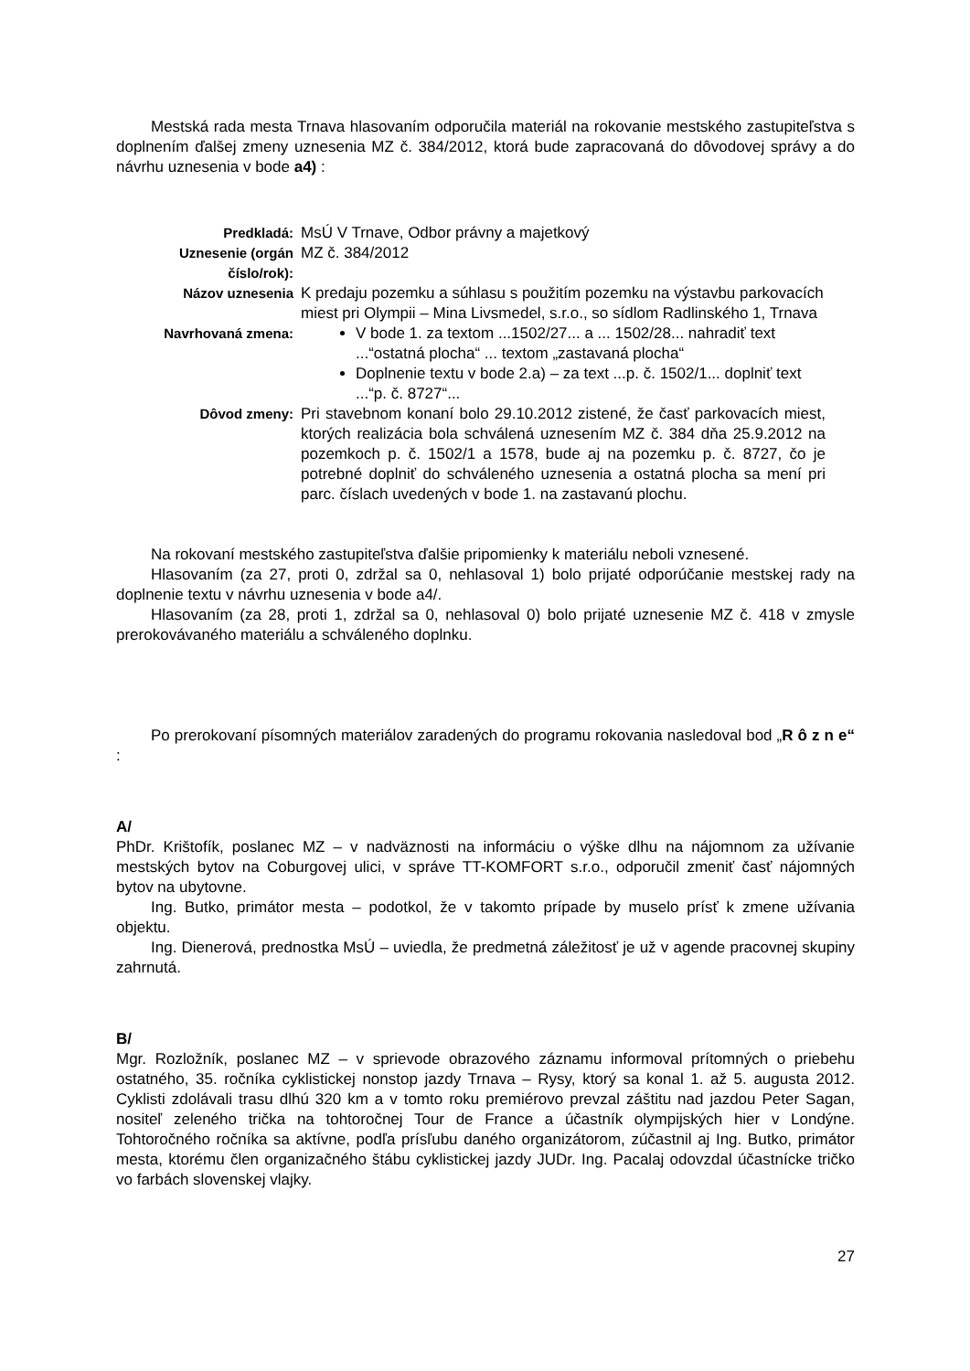Mestská rada mesta Trnava hlasovaním odporučila materiál na rokovanie mestského zastupiteľstva s doplnením ďalšej zmeny uznesenia MZ č. 384/2012, ktorá bude zapracovaná do dôvodovej správy a do návrhu uznesenia v bode a4) :
| Predkladá: | MsÚ V Trnave, Odbor právny a majetkový |
| Uznesenie (orgán číslo/rok): | MZ č. 384/2012 |
| Názov uznesenia | K predaju pozemku a súhlasu s použitím pozemku na výstavbu parkovacích miest pri Olympii – Mina Livsmedel, s.r.o., so sídlom Radlinského 1, Trnava |
| Navrhovaná zmena: | V bode 1. za textom ...1502/27... a ... 1502/28... nahradiť text ...“ostatná plocha“ ... textom „zastavaná plocha“ Doplnenie textu v bode 2.a) – za text ...p. č. 1502/1... doplniť text ...“p. č. 8727“... |
| Dôvod zmeny: | Pri stavebnom konaní bolo 29.10.2012 zistené, že časť parkovacích miest, ktorých realizácia bola schválená uznesením MZ č. 384 dňa 25.9.2012 na pozemkoch p. č. 1502/1 a 1578, bude aj na pozemku p. č. 8727, čo je potrebné doplniť do schváleného uznesenia a ostatná plocha sa mení pri parc. číslach uvedených v bode 1. na zastavanú plochu. |
Na rokovaní mestského zastupiteľstva ďalšie pripomienky k materiálu neboli vznesené.
Hlasovaním (za 27, proti 0, zdržal sa 0, nehlasoval 1) bolo prijaté odporúčanie mestskej rady na doplnenie textu v návrhu uznesenia v bode a4/.
Hlasovaním (za 28, proti 1, zdržal sa 0, nehlasoval 0) bolo prijaté uznesenie MZ č. 418 v zmysle prerokovávaného materiálu a schváleného doplnku.
Po prerokovaní písomných materiálov zaradených do programu rokovania nasledoval bod „R ô z n e“ :
A/
PhDr. Krištofík, poslanec MZ – v nadväznosti na informáciu o výške dlhu na nájomnom za užívanie mestských bytov na Coburgovej ulici, v správe TT-KOMFORT s.r.o., odporučil zmeniť časť nájomných bytov na ubytovne.
Ing. Butko, primátor mesta – podotkol, že v takomto prípade by muselo prísť k zmene užívania objektu.
Ing. Dienerová, prednostka MsÚ – uviedla, že predmetná záležitosť je už v agende pracovnej skupiny zahrnutá.
B/
Mgr. Rozložník, poslanec MZ – v sprievode obrazového záznamu informoval prítomných o priebehu ostatného, 35. ročníka cyklistickej nonstop jazdy Trnava – Rysy, ktorý sa konal 1. až 5. augusta 2012. Cyklisti zdolávali trasu dlhú 320 km a v tomto roku premiérovo prevzal záštitu nad jazdou Peter Sagan, nositeľ zeleného trička na tohtoročnej Tour de France a účastník olympijských hier v Londýne. Tohtoročného ročníka sa aktívne, podľa prísľubu daného organizátorom, zúčastnil aj Ing. Butko, primátor mesta, ktorému člen organizačného štábu cyklistickej jazdy JUDr. Ing. Pacalaj odovzdal účastnícke tričko vo farbách slovenskej vlajky.
27